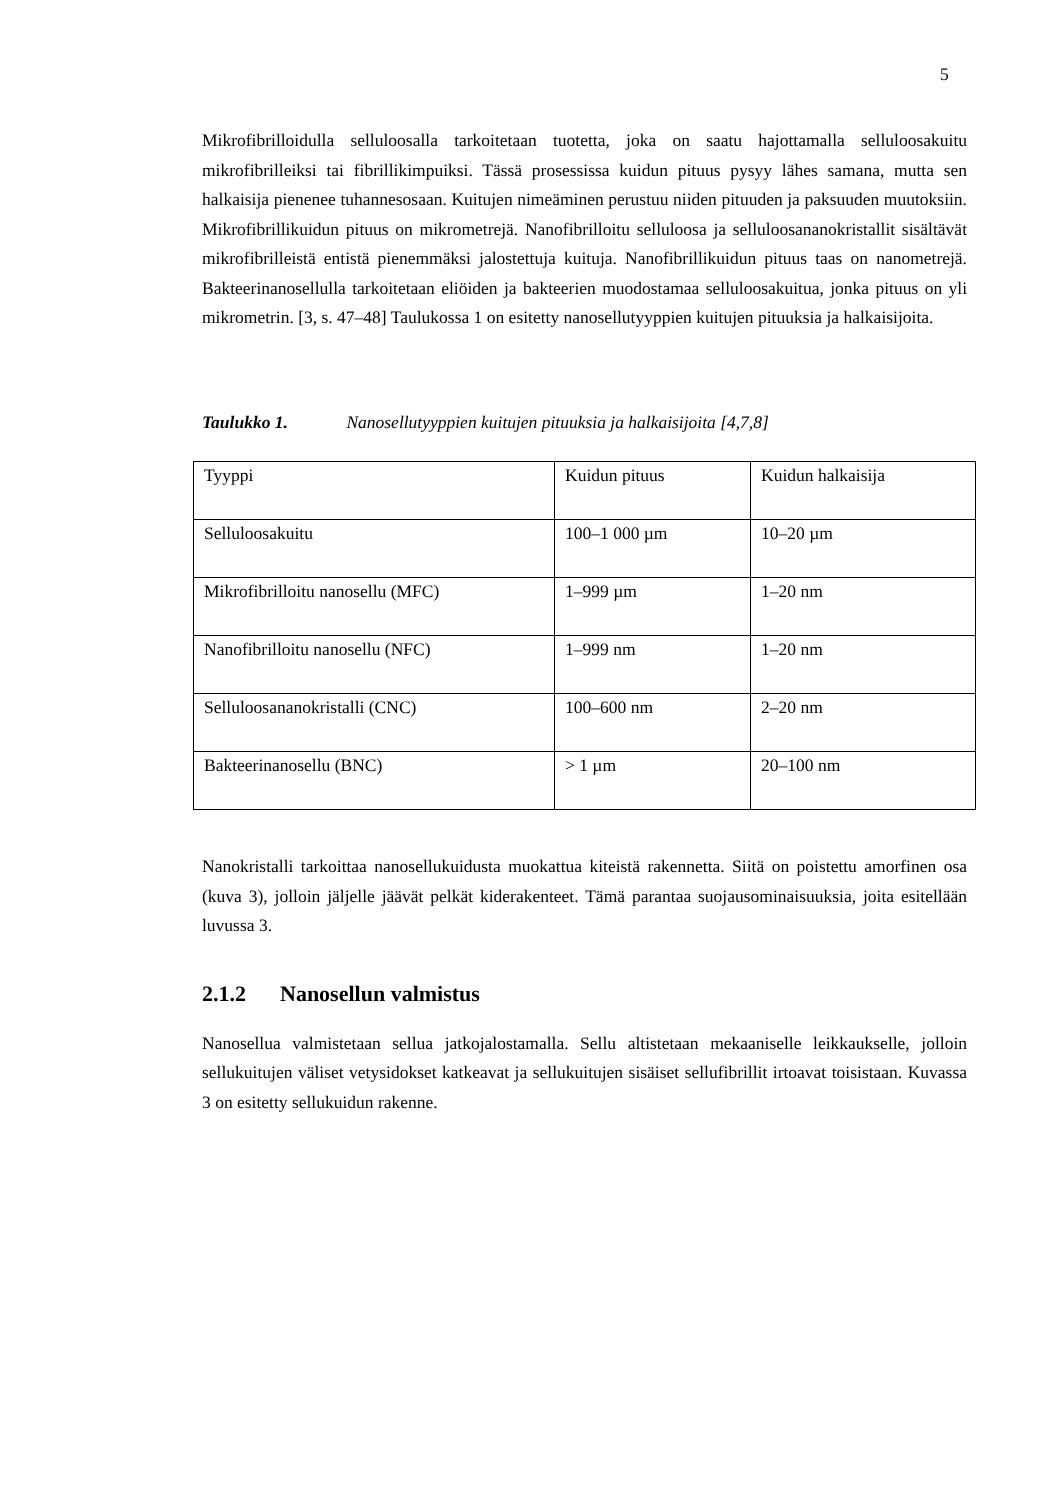5
Mikrofibrilloidulla selluloosalla tarkoitetaan tuotetta, joka on saatu hajottamalla selluloosakuitu mikrofibrilleiksi tai fibrillikimpuiksi. Tässä prosessissa kuidun pituus pysyy lähes samana, mutta sen halkaisija pienenee tuhannesosaan. Kuitujen nimeäminen perustuu niiden pituuden ja paksuuden muutoksiin. Mikrofibrillikuidun pituus on mikrometrejä. Nanofibrilloitu selluloosa ja selluloosananokristallit sisältävät mikrofibrilleistä entistä pienemmäksi jalostettuja kuituja. Nanofibrillikuidun pituus taas on nanometrejä. Bakteerinanosellulla tarkoitetaan eliöiden ja bakteerien muodostamaa selluloosakuitua, jonka pituus on yli mikrometrin. [3, s. 47–48] Taulukossa 1 on esitetty nanosellutyyppien kuitujen pituuksia ja halkaisijoita.
Taulukko 1. Nanosellutyyppien kuitujen pituuksia ja halkaisijoita [4,7,8]
| Tyyppi | Kuidun pituus | Kuidun halkaisija |
| Selluloosakuitu | 100–1 000 µm | 10–20 µm |
| Mikrofibrilloitu nanosellu (MFC) | 1–999 µm | 1–20 nm |
| Nanofibrilloitu nanosellu (NFC) | 1–999 nm | 1–20 nm |
| Selluloosananokristalli (CNC) | 100–600 nm | 2–20 nm |
| Bakteerinanosellu (BNC) | > 1 µm | 20–100 nm |
Nanokristalli tarkoittaa nanosellukuidusta muokattua kiteistä rakennetta. Siitä on poistettu amorfinen osa (kuva 3), jolloin jäljelle jäävät pelkät kiderakenteet. Tämä parantaa suojausominaisuuksia, joita esitellään luvussa 3.
2.1.2 Nanosellun valmistus
Nanosellua valmistetaan sellua jatkojalostamalla. Sellu altistetaan mekaaniselle leikkaukselle, jolloin sellukuitujen väliset vetysidokset katkeavat ja sellukuitujen sisäiset sellufibrillit irtoavat toisistaan. Kuvassa 3 on esitetty sellukuidun rakenne.